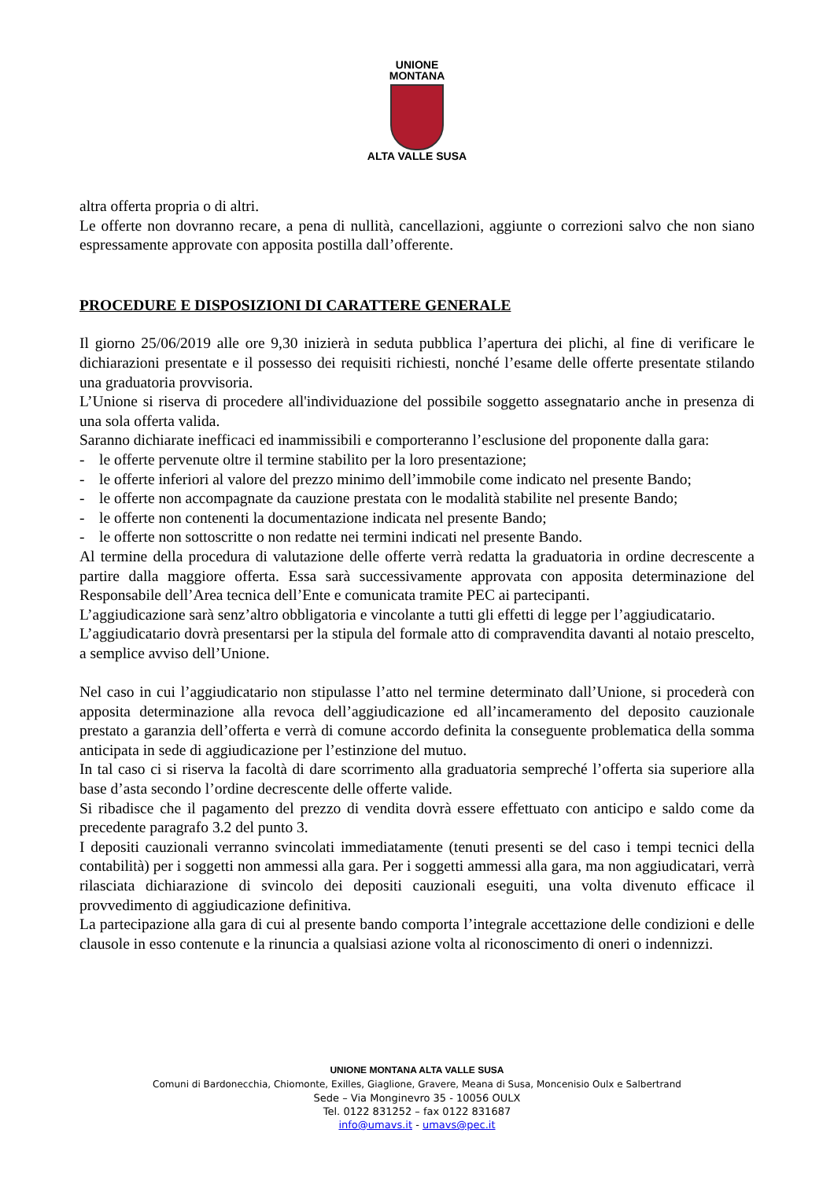UNIONE
MONTANA
ALTA VALLE SUSA
altra offerta propria o di altri.
Le offerte non dovranno recare, a pena di nullità, cancellazioni, aggiunte o correzioni salvo che non siano espressamente approvate con apposita postilla dall’offerente.
PROCEDURE E DISPOSIZIONI DI CARATTERE GENERALE
Il giorno 25/06/2019 alle ore 9,30 inizierà in seduta pubblica l’apertura dei plichi, al fine di verificare le dichiarazioni presentate e il possesso dei requisiti richiesti, nonché l’esame delle offerte presentate stilando una graduatoria provvisoria.
L’Unione si riserva di procedere all'individuazione del possibile soggetto assegnatario anche in presenza di una sola offerta valida.
Saranno dichiarate inefficaci ed inammissibili e comporteranno l’esclusione del proponente dalla gara:
- le offerte pervenute oltre il termine stabilito per la loro presentazione;
- le offerte inferiori al valore del prezzo minimo dell’immobile come indicato nel presente Bando;
- le offerte non accompagnate da cauzione prestata con le modalità stabilite nel presente Bando;
- le offerte non contenenti la documentazione indicata nel presente Bando;
- le offerte non sottoscritte o non redatte nei termini indicati nel presente Bando.
Al termine della procedura di valutazione delle offerte verrà redatta la graduatoria in ordine decrescente a partire dalla maggiore offerta. Essa sarà successivamente approvata con apposita determinazione del Responsabile dell’Area tecnica dell’Ente e comunicata tramite PEC ai partecipanti.
L’aggiudicazione sarà senz’altro obbligatoria e vincolante a tutti gli effetti di legge per l’aggiudicatario.
L’aggiudicatario dovrà presentarsi per la stipula del formale atto di compravendita davanti al notaio prescelto, a semplice avviso dell’Unione.
Nel caso in cui l’aggiudicatario non stipulasse l’atto nel termine determinato dall’Unione, si procederà con apposita determinazione alla revoca dell’aggiudicazione ed all’incameramento del deposito cauzionale prestato a garanzia dell’offerta e verrà di comune accordo definita la conseguente problematica della somma anticipata in sede di aggiudicazione per l’estinzione del mutuo.
In tal caso ci si riserva la facoltà di dare scorrimento alla graduatoria sempreché l’offerta sia superiore alla base d’asta secondo l’ordine decrescente delle offerte valide.
Si ribadisce che il pagamento del prezzo di vendita dovrà essere effettuato con anticipo e saldo come da precedente paragrafo 3.2 del punto 3.
I depositi cauzionali verranno svincolati immediatamente (tenuti presenti se del caso i tempi tecnici della contabilità) per i soggetti non ammessi alla gara. Per i soggetti ammessi alla gara, ma non aggiudicatari, verrà rilasciata dichiarazione di svincolo dei depositi cauzionali eseguiti, una volta divenuto efficace il provvedimento di aggiudicazione definitiva.
La partecipazione alla gara di cui al presente bando comporta l’integrale accettazione delle condizioni e delle clausole in esso contenute e la rinuncia a qualsiasi azione volta al riconoscimento di oneri o indennizzi.
UNIONE MONTANA ALTA VALLE SUSA
Comuni di Bardonecchia, Chiomonte, Exilles, Giaglione, Gravere, Meana di Susa, Moncenisio Oulx e Salbertrand
Sede – Via Monginevro 35 - 10056 OULX
Tel. 0122 831252 – fax 0122 831687
info@umavs.it - umavs@pec.it